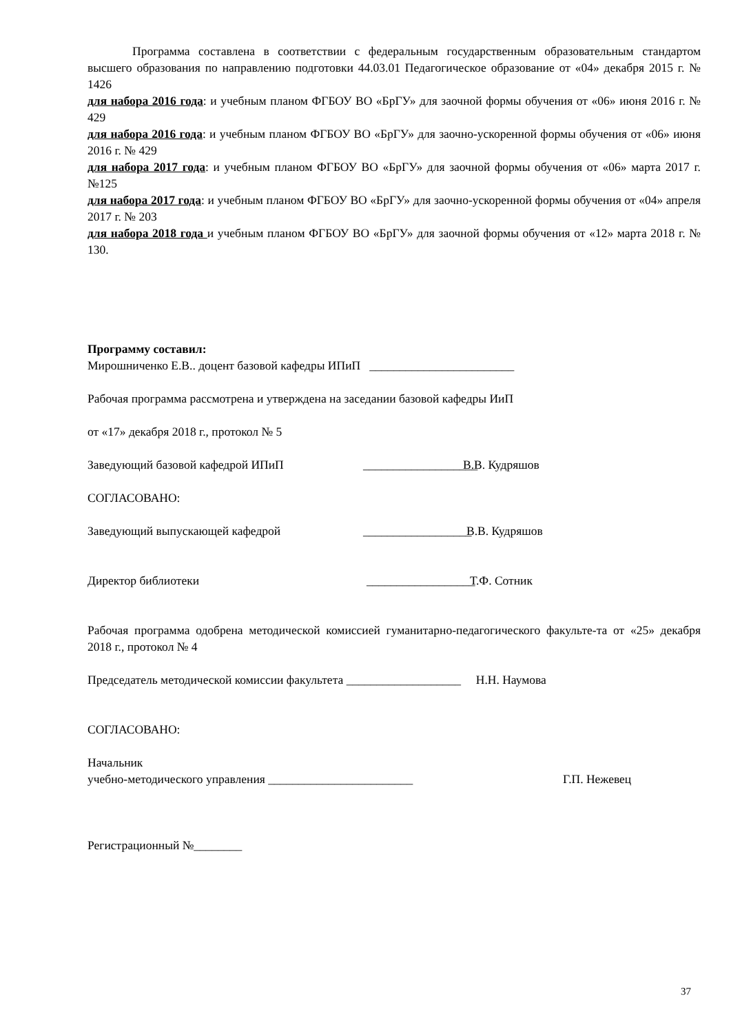Программа составлена в соответствии с федеральным государственным образовательным стандартом высшего образования по направлению подготовки 44.03.01 Педагогическое образование от «04» декабря 2015 г. № 1426
для набора 2016 года: и учебным планом ФГБОУ ВО «БрГУ» для заочной формы обучения от «06» июня 2016 г. № 429
для набора 2016 года: и учебным планом ФГБОУ ВО «БрГУ» для заочно-ускоренной формы обучения от «06» июня 2016 г. № 429
для набора 2017 года: и учебным планом ФГБОУ ВО «БрГУ» для заочной формы обучения от «06» марта 2017 г. №125
для набора 2017 года: и учебным планом ФГБОУ ВО «БрГУ» для заочно-ускоренной формы обучения от «04» апреля 2017 г. № 203
для набора 2018 года и учебным планом ФГБОУ ВО «БрГУ» для заочной формы обучения от «12» марта 2018 г. № 130.
Программу составил:
Мирошниченко Е.В.. доцент базовой кафедры ИПиП ________________________
Рабочая программа рассмотрена и утверждена на заседании базовой кафедры ИиП
от «17» декабря 2018 г., протокол № 5
Заведующий базовой кафедрой ИПиП ___________________ В.В. Кудряшов
СОГЛАСОВАНО:
Заведующий выпускающей кафедрой __________________ В.В. Кудряшов
Директор библиотеки __________________ Т.Ф. Сотник
Рабочая программа одобрена методической комиссией гуманитарно-педагогического факульте-та от «25» декабря 2018 г., протокол № 4
Председатель методической комиссии факультета ___________________ Н.Н. Наумова
СОГЛАСОВАНО:
Начальник
учебно-методического управления ________________________ Г.П. Нежевец
Регистрационный №________
37